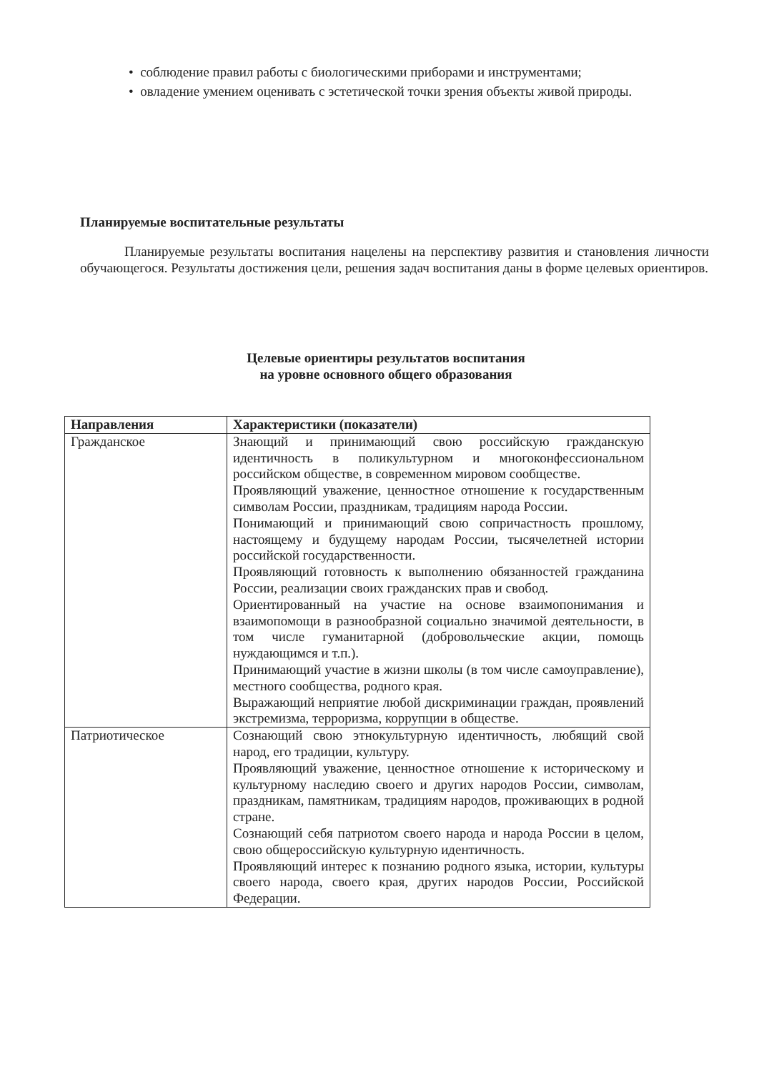• соблюдение правил работы с биологическими приборами и инструментами;
• овладение умением оценивать с эстетической точки зрения объекты живой природы.
Планируемые воспитательные результаты
Планируемые результаты воспитания нацелены на перспективу развития и становления личности обучающегося. Результаты достижения цели, решения задач воспитания даны в форме целевых ориентиров.
Целевые ориентиры результатов воспитания
на уровне основного общего образования
| Направления | Характеристики (показатели) |
| --- | --- |
| Гражданское | Знающий и принимающий свою российскую гражданскую идентичность в поликультурном и многоконфессиональном российском обществе, в современном мировом сообществе. Проявляющий уважение, ценностное отношение к государственным символам России, праздникам, традициям народа России. Понимающий и принимающий свою сопричастность прошлому, настоящему и будущему народам России, тысячелетней истории российской государственности. Проявляющий готовность к выполнению обязанностей гражданина России, реализации своих гражданских прав и свобод. Ориентированный на участие на основе взаимопонимания и взаимопомощи в разнообразной социально значимой деятельности, в том числе гуманитарной (добровольческие акции, помощь нуждающимся и т.п.). Принимающий участие в жизни школы (в том числе самоуправление), местного сообщества, родного края. Выражающий неприятие любой дискриминации граждан, проявлений экстремизма, терроризма, коррупции в обществе. |
| Патриотическое | Сознающий свою этнокультурную идентичность, любящий свой народ, его традиции, культуру. Проявляющий уважение, ценностное отношение к историческому и культурному наследию своего и других народов России, символам, праздникам, памятникам, традициям народов, проживающих в родной стране. Сознающий себя патриотом своего народа и народа России в целом, свою общероссийскую культурную идентичность. Проявляющий интерес к познанию родного языка, истории, культуры своего народа, своего края, других народов России, Российской Федерации. |